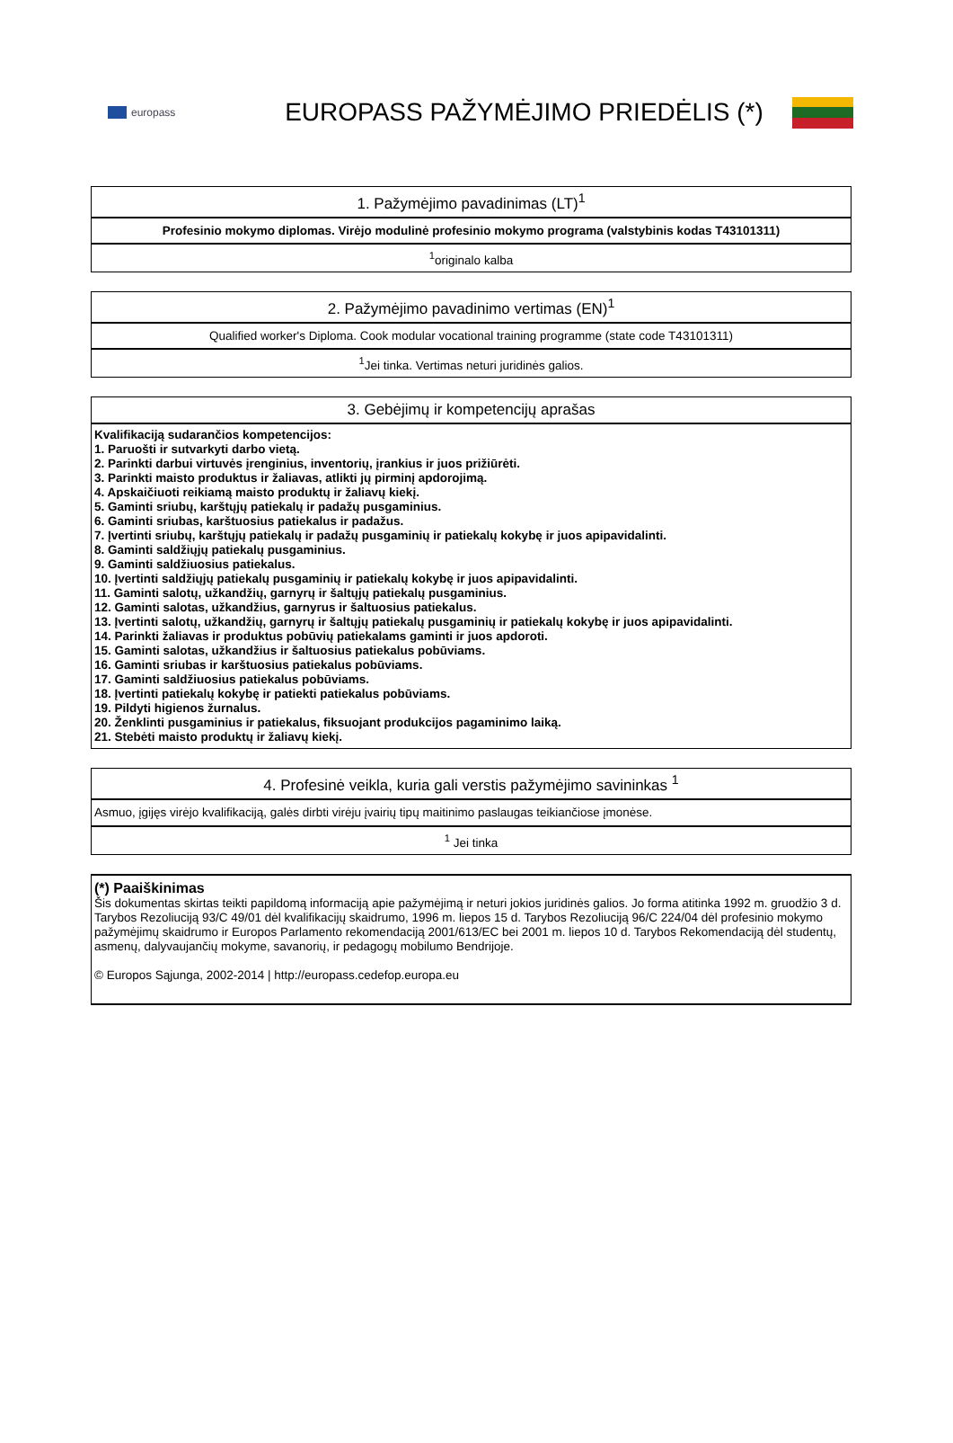europass
EUROPASS PAŽYMĖJIMO PRIEDĖLIS (*)
1. Pažymėjimo pavadinimas (LT)<sup>1</sup>
Profesinio mokymo diplomas. Virėjo modulinė profesinio mokymo programa (valstybinis kodas T43101311)
<sup>1</sup> originalo kalba
2. Pažymėjimo pavadinimo vertimas (EN)<sup>1</sup>
Qualified worker's Diploma. Cook modular vocational training programme (state code T43101311)
<sup>1</sup> Jei tinka. Vertimas neturi juridinės galios.
3. Gebėjimų ir kompetencijų aprašas
Kvalifikaciją sudarančios kompetencijos:
1. Paruošti ir sutvarkyti darbo vietą.
2. Parinkti darbui virtuvės įrenginius, inventorių, įrankius ir juos prižiūrėti.
3. Parinkti maisto produktus ir žaliavas, atlikti jų pirminį apdorojimą.
4. Apskaičiuoti reikiamą maisto produktų ir žaliavų kiekį.
5. Gaminti sriubų, karštųjų patiekalų ir padažų pusgaminius.
6. Gaminti sriubas, karštuosius patiekalus ir padažus.
7. Įvertinti sriubų, karštųjų patiekalų ir padažų pusgaminių ir patiekalų kokybę ir juos apipavidalinti.
8. Gaminti saldžiųjų patiekalų pusgaminius.
9. Gaminti saldžiuosius patiekalus.
10. Įvertinti saldžiųjų patiekalų pusgaminių ir patiekalų kokybę ir juos apipavidalinti.
11. Gaminti salotų, užkandžių, garnyrų ir šaltųjų patiekalų pusgaminius.
12. Gaminti salotas, užkandžius, garnyrus ir šaltuosius patiekalus.
13. Įvertinti salotų, užkandžių, garnyrų ir šaltųjų patiekalų pusgaminių ir patiekalų kokybę ir juos apipavidalinti.
14. Parinkti žaliavas ir produktus pobūvių patiekalams gaminti ir juos apdoroti.
15. Gaminti salotas, užkandžius ir šaltuosius patiekalus pobūviams.
16. Gaminti sriubas ir karštuosius patiekalus pobūviams.
17. Gaminti saldžiuosius patiekalus pobūviams.
18. Įvertinti patiekalų kokybę ir patiekti patiekalus pobūviams.
19. Pildyti higienos žurnalus.
20. Ženklinti pusgaminius ir patiekalus, fiksuojant produkcijos pagaminimo laiką.
21. Stebėti maisto produktų ir žaliavų kiekį.
4. Profesinė veikla, kuria gali verstis pažymėjimo savininkas <sup>1</sup>
Asmuo, įgijęs virėjo kvalifikaciją, galės dirbti virėju įvairių tipų maitinimo paslaugas teikiančiose įmonėse.
<sup>1</sup> Jei tinka
(*) Paaiškinimas
Šis dokumentas skirtas teikti papildomą informaciją apie pažymėjimą ir neturi jokios juridinės galios. Jo forma atitinka 1992 m. gruodžio 3 d. Tarybos Rezoliuciją 93/C 49/01 dėl kvalifikacijų skaidrumo, 1996 m. liepos 15 d. Tarybos Rezoliuciją 96/C 224/04 dėl profesinio mokymo pažymėjimų skaidrumo ir Europos Parlamento rekomendaciją 2001/613/EC bei 2001 m. liepos 10 d. Tarybos Rekomendaciją dėl studentų, asmenų, dalyvaujančių mokyme, savanorių, ir pedagogų mobilumo Bendrijoje.
© Europos Sąjunga, 2002-2014 | http://europass.cedefop.europa.eu